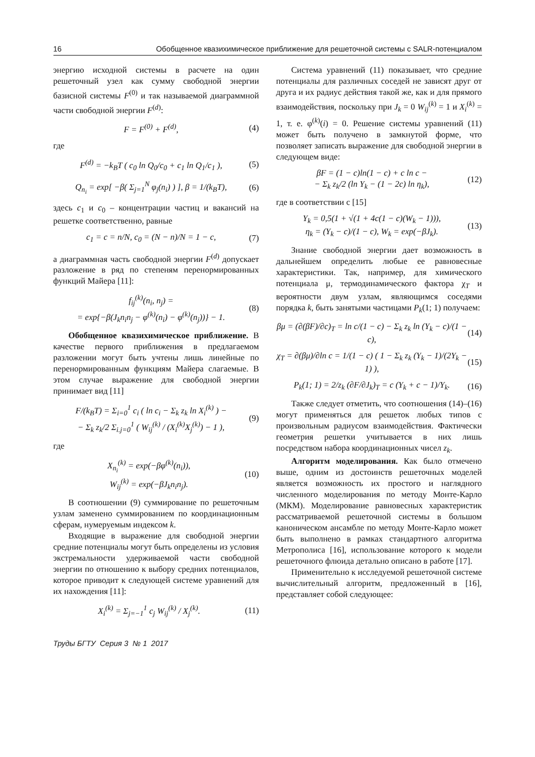16 Обобщенное квазихимическое приближение для решеточной системы с SALR-потенциалом
энергию исходной системы в расчете на один решеточный узел как сумму свободной энергии базисной системы F<sup>(0)</sup> и так называемой диаграммной части свободной энергии F<sup>(d)</sup>:
F = F<sup>(0)</sup> + F<sup>(d)</sup>, (4)
где
F<sup>(d)</sup> = −k<sub>B</sub>T ( c<sub>0</sub> ln Q<sub>0</sub>/c<sub>0</sub> + c<sub>1</sub> ln Q<sub>1</sub>/c<sub>1</sub> ), (5)
Q<sub>n<sub>i</sub></sub> = exp[ −β( Σ<sub>j=1</sub><sup>N</sup> φ<sub>j</sub>(n<sub>i</sub>) ) ], β = 1/(k<sub>B</sub>T), (6)
здесь c<sub>1</sub> и c<sub>0</sub> – концентрации частиц и вакансий на решетке соответственно, равные
c<sub>1</sub> = c = n/N, c<sub>0</sub> = (N − n)/N = 1 − c, (7)
а диаграммная часть свободной энергии F<sup>(d)</sup> допускает разложение в ряд по степеням перенормированных функций Майера [11]:
f<sub>ij</sub><sup>(k)</sup>(n<sub>i</sub>, n<sub>j</sub>) =
= exp{−β(J<sub>k</sub>n<sub>i</sub>n<sub>j</sub> − φ<sup>(k)</sup>(n<sub>i</sub>) − φ<sup>(k)</sup>(n<sub>j</sub>))} − 1. (8)
Обобщенное квазихимическое приближение. В качестве первого приближения в предлагаемом разложении могут быть учтены лишь линейные по перенормированным функциям Майера слагаемые. В этом случае выражение для свободной энергии принимает вид [11]
F/(k<sub>B</sub>T) = Σ<sub>i=0</sub><sup>1</sup> c<sub>i</sub> ( ln c<sub>i</sub> − Σ<sub>k</sub> z<sub>k</sub> ln X<sub>i</sub><sup>(k)</sup> ) −
− Σ<sub>k</sub> z<sub>k</sub>/2 Σ<sub>i.j=0</sub><sup>1</sup> ( W<sub>ij</sub><sup>(k)</sup> / (X<sub>i</sub><sup>(k)</sup>X<sub>j</sub><sup>(k)</sup>) − 1 ), (9)
где
X<sub>n<sub>i</sub></sub><sup>(k)</sup> = exp(−βφ<sup>(k)</sup>(n<sub>i</sub>)),
W<sub>ij</sub><sup>(k)</sup> = exp(−βJ<sub>k</sub>n<sub>i</sub>n<sub>j</sub>). (10)
В соотношении (9) суммирование по решеточным узлам заменено суммированием по координационным сферам, нумеруемым индексом k.
Входящие в выражение для свободной энергии средние потенциалы могут быть определены из условия экстремальности удерживаемой части свободной энергии по отношению к выбору средних потенциалов, которое приводит к следующей системе уравнений для их нахождения [11]:
X<sub>i</sub><sup>(k)</sup> = Σ<sub>j=−1</sub><sup>1</sup> c<sub>j</sub> W<sub>ij</sub><sup>(k)</sup> / X<sub>j</sub><sup>(k)</sup>. (11)
Система уравнений (11) показывает, что средние потенциалы для различных соседей не зависят друг от друга и их радиус действия такой же, как и для прямого взаимодействия, поскольку при J<sub>k</sub> = 0 W<sub>ij</sub><sup>(k)</sup> = 1 и X<sub>i</sub><sup>(k)</sup> = 1, т. е. φ<sup>(k)</sup>(i) = 0. Решение системы уравнений (11) может быть получено в замкнутой форме, что позволяет записать выражение для свободной энергии в следующем виде:
βF = (1 − c)ln(1 − c) + c ln c −
− Σ<sub>k</sub> z<sub>k</sub>/2 (ln Y<sub>k</sub> − (1 − 2c) ln η<sub>k</sub>), (12)
где в соответствии с [15]
Y<sub>k</sub> = 0,5(1 + √(1 + 4c(1 − c)(W<sub>k</sub> − 1))),
η<sub>k</sub> = (Y<sub>k</sub> − c)/(1 − c), W<sub>k</sub> = exp(−βJ<sub>k</sub>). (13)
Знание свободной энергии дает возможность в дальнейшем определить любые ее равновесные характеристики. Так, например, для химического потенциала μ, термодинамического фактора χ<sub>T</sub> и вероятности двум узлам, являющимся соседями порядка k, быть занятыми частицами P<sub>k</sub>(1; 1) получаем:
βμ = (∂(βF)/∂c)<sub>T</sub> = ln c/(1 − c) − Σ<sub>k</sub> z<sub>k</sub> ln (Y<sub>k</sub> − c)/(1 − c), (14)
χ<sub>T</sub> = ∂(βμ)/∂ln c = 1/(1 − c) ( 1 − Σ<sub>k</sub> z<sub>k</sub> (Y<sub>k</sub> − 1)/(2Y<sub>k</sub> − 1) ), (15)
P<sub>k</sub>(1; 1) = 2/z<sub>k</sub> (∂F/∂J<sub>k</sub>)<sub>T</sub> = c (Y<sub>k</sub> + c − 1)/Y<sub>k</sub>. (16)
Также следует отметить, что соотношения (14)–(16) могут применяться для решеток любых типов с произвольным радиусом взаимодействия. Фактически геометрия решетки учитывается в них лишь посредством набора координационных чисел z<sub>k</sub>.
Алгоритм моделирования. Как было отмечено выше, одним из достоинств решеточных моделей является возможность их простого и наглядного численного моделирования по методу Монте-Карло (МКМ). Моделирование равновесных характеристик рассматриваемой решеточной системы в большом каноническом ансамбле по методу Монте-Карло может быть выполнено в рамках стандартного алгоритма Метрополиса [16], использование которого к модели решеточного флюида детально описано в работе [17].
Применительно к исследуемой решеточной системе вычислительный алгоритм, предложенный в [16], представляет собой следующее:
Труды БГТУ Серия 3 № 1 2017